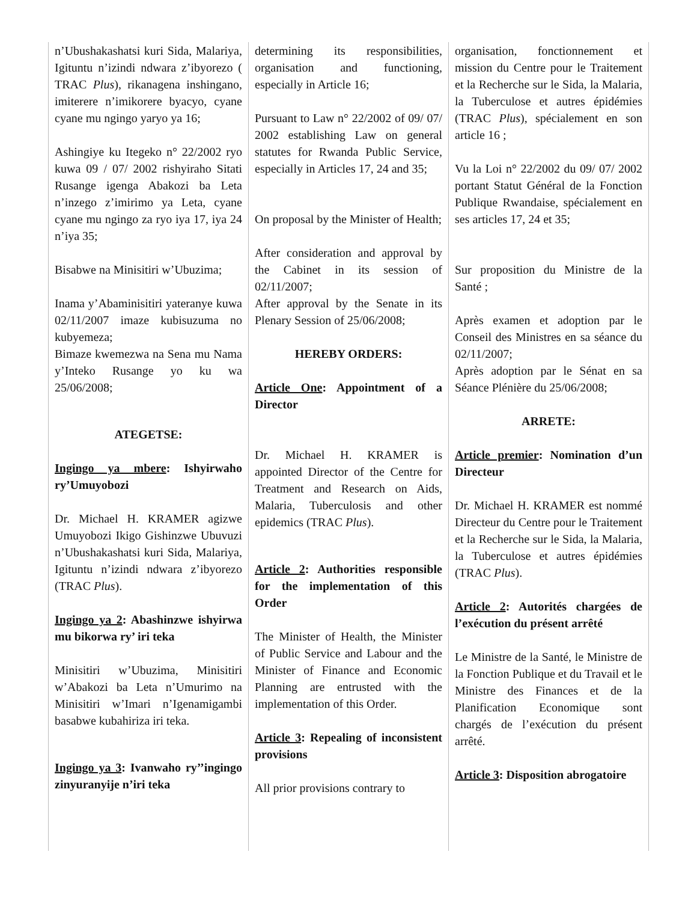n’Ubushakashatsi kuri Sida, Malariya, Igituntu n’izindi ndwara z’ibyorezo ( TRAC Plus), rikanagena inshingano, imiterere n’imikorere byacyo, cyane cyane mu ngingo yaryo ya 16;
Ashingiye ku Itegeko n° 22/2002 ryo kuwa 09 / 07/ 2002 rishyiraho Sitati Rusange igenga Abakozi ba Leta n’inzego z’imirimo ya Leta, cyane cyane mu ngingo za ryo iya 17, iya 24 n’iya 35;
Bisabwe na Minisitiri w’Ubuzima;
Inama y’Abaminisitiri yateranye kuwa 02/11/2007 imaze kubisuzuma no kubyemeza;
Bimaze kwemezwa na Sena mu Nama y’Inteko Rusange yo ku wa 25/06/2008;
ATEGETSE:
Ingingo ya mbere: Ishyirwaho ry’Umuyobozi
Dr. Michael H. KRAMER agizwe Umuyobozi Ikigo Gishinzwe Ubuvuzi n’Ubushakashatsi kuri Sida, Malariya, Igituntu n’izindi ndwara z’ibyorezo (TRAC Plus).
Ingingo ya 2: Abashinzwe ishyirwa mu bikorwa ry’ iri teka
Minisitiri w’Ubuzima, Minisitiri w’Abakozi ba Leta n’Umurimo na Minisitiri w’Imari n’Igenamigambi basabwe kubahiriza iri teka.
Ingingo ya 3: Ivanwaho ry’’ingingo zinyuranyije n’iri teka
determining its responsibilities, organisation and functioning, especially in Article 16;
Pursuant to Law n° 22/2002 of 09/ 07/ 2002 establishing Law on general statutes for Rwanda Public Service, especially in Articles 17, 24 and 35;
On proposal by the Minister of Health;
After consideration and approval by the Cabinet in its session of 02/11/2007;
After approval by the Senate in its Plenary Session of 25/06/2008;
HEREBY ORDERS:
Article One: Appointment of a Director
Dr. Michael H. KRAMER is appointed Director of the Centre for Treatment and Research on Aids, Malaria, Tuberculosis and other epidemics (TRAC Plus).
Article 2: Authorities responsible for the implementation of this Order
The Minister of Health, the Minister of Public Service and Labour and the Minister of Finance and Economic Planning are entrusted with the implementation of this Order.
Article 3: Repealing of inconsistent provisions
All prior provisions contrary to
organisation, fonctionnement et mission du Centre pour le Traitement et la Recherche sur le Sida, la Malaria, la Tuberculose et autres épidémies (TRAC Plus), spécialement en son article 16 ;
Vu la Loi n° 22/2002 du 09/ 07/ 2002 portant Statut Général de la Fonction Publique Rwandaise, spécialement en ses articles 17, 24 et 35;
Sur proposition du Ministre de la Santé ;
Après examen et adoption par le Conseil des Ministres en sa séance du 02/11/2007;
Après adoption par le Sénat en sa Séance Plénière du 25/06/2008;
ARRETE:
Article premier: Nomination d’un Directeur
Dr. Michael H. KRAMER est nommé Directeur du Centre pour le Traitement et la Recherche sur le Sida, la Malaria, la Tuberculose et autres épidémies (TRAC Plus).
Article 2: Autorités chargées de l’exécution du présent arrêté
Le Ministre de la Santé, le Ministre de la Fonction Publique et du Travail et le Ministre des Finances et de la Planification Economique sont chargés de l’exécution du présent arrêté.
Article 3: Disposition abrogatoire